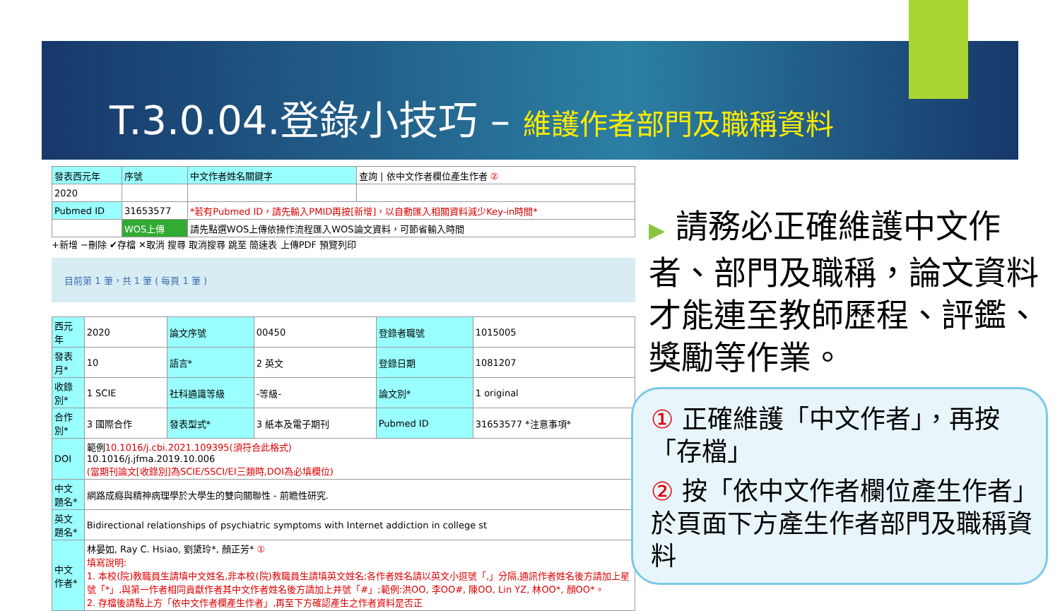T.3.0.04.登錄小技巧 – 維護作者部門及職稱資料
| 發表西元年 | 序號 | 中文作者姓名關鍵字 | 查詢 / 依中文作者欄位產生作者 ② |
| 2020 | | | |
| Pubmed ID | 31653577 | *若有Pubmed ID，請先輸入PMID再按[新增]，以自動匯入相關資料減少Key-in時間* | |
| | WOS上傳 | 請先點選WOS上傳依操作流程匯入WOS論文資料，可節省輸入時間 | |
+新增 −刪除 ✔存檔 ✕取消 搜尋 取消搜尋 跳至 簡速表 上傳PDF 預覽列印
目前第 1 筆，共 1 筆 ( 每頁 1 筆 )
| 西元年 | 2020 | 論文序號 | 00450 | 登錄者職號 | 1015005 |
| 發表月* | 10 | 語言* | 2 英文 | 登錄日期 | 1081207 |
| 收錄別* | 1 SCIE | 社科通識等級 | -等級- | 論文別* | 1 original |
| 合作別* | 3 國際合作 | 發表型式* | 3 紙本及電子期刊 | Pubmed ID | 31653577 *注意事項* |
| DOI | 範例 10.1016/j.cbi.2021.109395(須符合此格式) 10.1016/j.jfma.2019.10.006 (當期刊論文[收錄別]為SCIE/SSCI/EI三類時,DOI為必填欄位) | | | | |
| 中文題名* | 網路成癮與精神病理學於大學生的雙向關聯性 - 前瞻性研究. | | | | |
| 英文題名* | Bidirectional relationships of psychiatric symptoms with Internet addiction in college st | | | | |
| 中文作者* | 林晏如, Ray C. Hsiao, 劉黛玲*, 顏正芳* ① 填寫說明: 1. 本校(院)教職員生請填中文姓名,非本校(院)教職員生請填英文姓名;各作者姓名請以英文小逗號「,」分隔,通訊作者姓名後方請加上星號「*」,與第一作者相同貢獻作者其中文作者姓名後方請加上井號「#」;範例:洪OO, 李OO#, 陳OO, Lin YZ, 林OO*, 顏OO*。 2. 存檔後請點上方「依中文作者欄產生作者」,再至下方確認產生之作者資料是否正 | | | | |
▶ 請務必正確維護中文作者、部門及職稱，論文資料才能連至教師歷程、評鑑、獎勵等作業。
① 正確維護「中文作者」，再按「存檔」
② 按「依中文作者欄位產生作者」於頁面下方產生作者部門及職稱資料